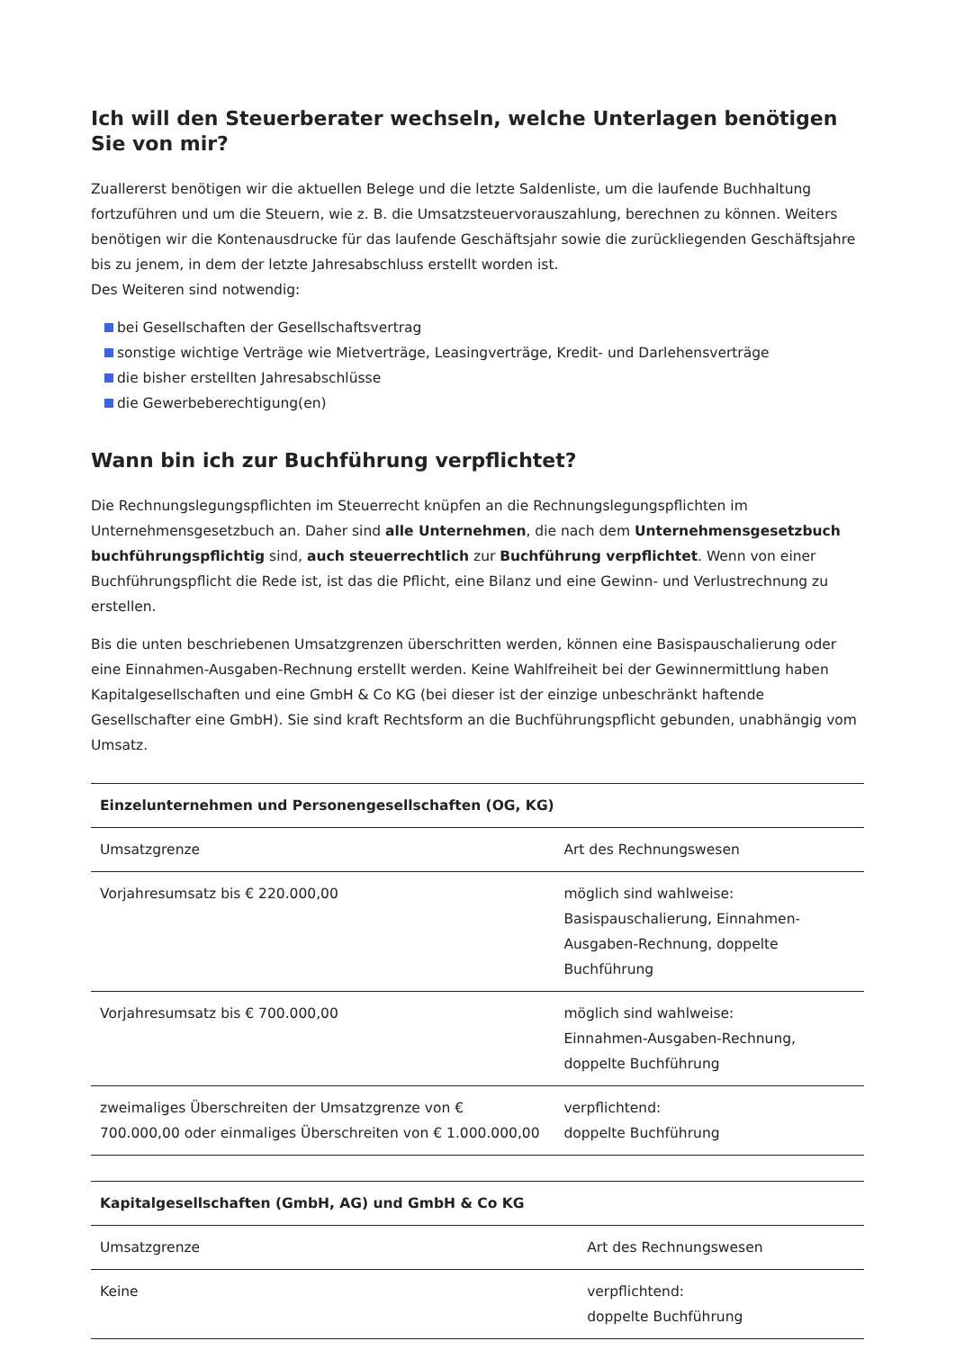Ich will den Steuerberater wechseln, welche Unterlagen benötigen Sie von mir?
Zuallererst benötigen wir die aktuellen Belege und die letzte Saldenliste, um die laufende Buchhaltung fortzuführen und um die Steuern, wie z. B. die Umsatzsteuervorauszahlung, berechnen zu können. Weiters benötigen wir die Kontenausdrucke für das laufende Geschäftsjahr sowie die zurückliegenden Geschäftsjahre bis zu jenem, in dem der letzte Jahresabschluss erstellt worden ist.
Des Weiteren sind notwendig:
bei Gesellschaften der Gesellschaftsvertrag
sonstige wichtige Verträge wie Mietverträge, Leasingverträge, Kredit- und Darlehensverträge
die bisher erstellten Jahresabschlüsse
die Gewerbeberechtigung(en)
Wann bin ich zur Buchführung verpflichtet?
Die Rechnungslegungspflichten im Steuerrecht knüpfen an die Rechnungslegungspflichten im Unternehmensgesetzbuch an. Daher sind alle Unternehmen, die nach dem Unternehmensgesetzbuch buchführungspflichtig sind, auch steuerrechtlich zur Buchführung verpflichtet. Wenn von einer Buchführungspflicht die Rede ist, ist das die Pflicht, eine Bilanz und eine Gewinn- und Verlustrechnung zu erstellen.
Bis die unten beschriebenen Umsatzgrenzen überschritten werden, können eine Basispauschalierung oder eine Einnahmen-Ausgaben-Rechnung erstellt werden. Keine Wahlfreiheit bei der Gewinnermittlung haben Kapitalgesellschaften und eine GmbH & Co KG (bei dieser ist der einzige unbeschränkt haftende Gesellschafter eine GmbH). Sie sind kraft Rechtsform an die Buchführungspflicht gebunden, unabhängig vom Umsatz.
| Einzelunternehmen und Personengesellschaften (OG, KG) | |
| --- | --- |
| Umsatzgrenze | Art des Rechnungswesen |
| Vorjahresumsatz bis € 220.000,00 | möglich sind wahlweise: Basispauschalierung, Einnahmen-Ausgaben-Rechnung, doppelte Buchführung |
| Vorjahresumsatz bis € 700.000,00 | möglich sind wahlweise: Einnahmen-Ausgaben-Rechnung, doppelte Buchführung |
| zweimaliges Überschreiten der Umsatzgrenze von € 700.000,00 oder einmaliges Überschreiten von € 1.000.000,00 | verpflichtend: doppelte Buchführung |
| Kapitalgesellschaften (GmbH, AG) und GmbH & Co KG | |
| --- | --- |
| Umsatzgrenze | Art des Rechnungswesen |
| Keine | verpflichtend: doppelte Buchführung |